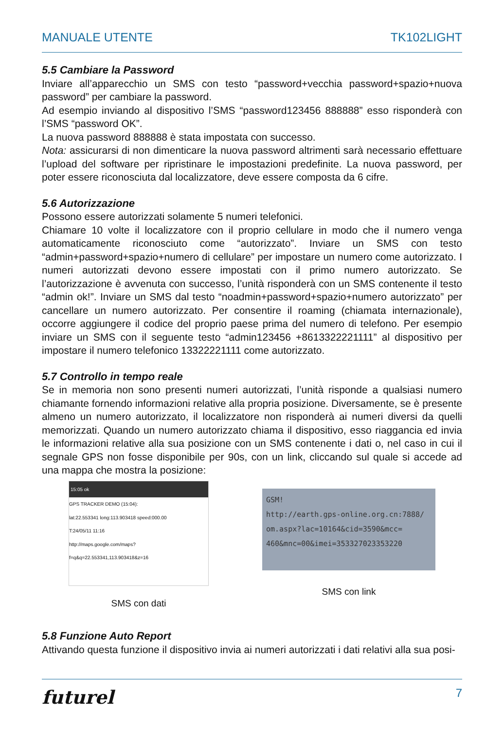MANUALE UTENTE TK102LIGHT
5.5 Cambiare la Password
Inviare all’apparecchio un SMS con testo “password+vecchia password+spazio+nuova password” per cambiare la password.
Ad esempio inviando al dispositivo l’SMS “password123456 888888” esso risponderà con l’SMS “password OK”.
La nuova password 888888 è stata impostata con successo.
Nota: assicurarsi di non dimenticare la nuova password altrimenti sarà necessario effettuare l’upload del software per ripristinare le impostazioni predefinite. La nuova password, per poter essere riconosciuta dal localizzatore, deve essere composta da 6 cifre.
5.6 Autorizzazione
Possono essere autorizzati solamente 5 numeri telefonici.
Chiamare 10 volte il localizzatore con il proprio cellulare in modo che il numero venga automaticamente riconosciuto come “autorizzato”. Inviare un SMS con testo “admin+password+spazio+numero di cellulare” per impostare un numero come autorizzato. I numeri autorizzati devono essere impostati con il primo numero autorizzato. Se l’autorizzazione è avvenuta con successo, l’unità risponderà con un SMS contenente il testo “admin ok!”. Inviare un SMS dal testo “noadmin+password+spazio+numero autorizzato” per cancellare un numero autorizzato. Per consentire il roaming (chiamata internazionale), occorre aggiungere il codice del proprio paese prima del numero di telefono. Per esempio inviare un SMS con il seguente testo “admin123456 +8613322221111” al dispositivo per impostare il numero telefonico 13322221111 come autorizzato.
5.7 Controllo in tempo reale
Se in memoria non sono presenti numeri autorizzati, l’unità risponde a qualsiasi numero chiamante fornendo informazioni relative alla propria posizione. Diversamente, se è presente almeno un numero autorizzato, il localizzatore non risponderà ai numeri diversi da quelli memorizzati. Quando un numero autorizzato chiama il dispositivo, esso riaggancia ed invia le informazioni relative alla sua posizione con un SMS contenente i dati o, nel caso in cui il segnale GPS non fosse disponibile per 90s, con un link, cliccando sul quale si accede ad una mappa che mostra la posizione:
15:05 ok
GPS TRACKER DEMO (15:04):
lat:22.553341 long:113.903418 speed:000.00
T:24/05/11 11:16
http://maps.google.com/maps?
f=q&q=22.553341,113.903418&z=16
SMS con dati
GSM!
http://earth.gps-online.org.cn:7888/
om.aspx?lac=10164&cid=3590&mcc=
460&mnc=00&imei=353327023353220
SMS con link
5.8 Funzione Auto Report
Attivando questa funzione il dispositivo invia ai numeri autorizzati i dati relativi alla sua posi-
futurel 7